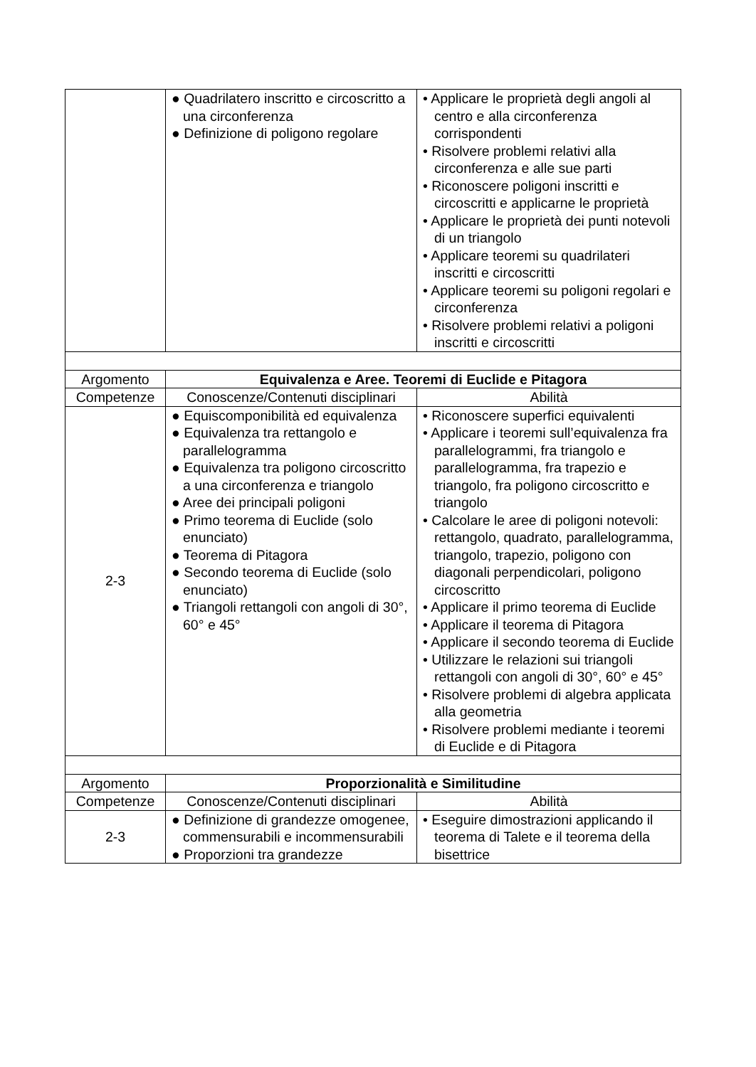| | ● Quadrilatero inscritto e circoscritto a una circonferenza ● Definizione di poligono regolare | • Applicare le proprietà degli angoli al centro e alla circonferenza corrispondenti • Risolvere problemi relativi alla circonferenza e alle sue parti • Riconoscere poligoni inscritti e circoscritti e applicarne le proprietà • Applicare le proprietà dei punti notevoli di un triangolo • Applicare teoremi su quadrilateri inscritti e circoscritti • Applicare teoremi su poligoni regolari e circonferenza • Risolvere problemi relativi a poligoni inscritti e circoscritti |
| Argomento | Equivalenza e Aree. Teoremi di Euclide e Pitagora | |
| Competenze | Conoscenze/Contenuti disciplinari | Abilità |
| 2-3 | ● Equiscomponibilità ed equivalenza ● Equivalenza tra rettangolo e parallelogramma ● Equivalenza tra poligono circoscritto a una circonferenza e triangolo ● Aree dei principali poligoni ● Primo teorema di Euclide (solo enunciato) ● Teorema di Pitagora ● Secondo teorema di Euclide (solo enunciato) ● Triangoli rettangoli con angoli di 30°, 60° e 45° | • Riconoscere superfici equivalenti • Applicare i teoremi sull’equivalenza fra parallelogrammi, fra triangolo e parallelogramma, fra trapezio e triangolo, fra poligono circoscritto e triangolo • Calcolare le aree di poligoni notevoli: rettangolo, quadrato, parallelogramma, triangolo, trapezio, poligono con diagonali perpendicolari, poligono circoscritto • Applicare il primo teorema di Euclide • Applicare il teorema di Pitagora • Applicare il secondo teorema di Euclide • Utilizzare le relazioni sui triangoli rettangoli con angoli di 30°, 60° e 45° • Risolvere problemi di algebra applicata alla geometria • Risolvere problemi mediante i teoremi di Euclide e di Pitagora |
| Argomento | Proporzionalità e Similitudine | |
| Competenze | Conoscenze/Contenuti disciplinari | Abilità |
| 2-3 | ● Definizione di grandezze omogenee, commensurabili e incommensurabili ● Proporzioni tra grandezze | • Eseguire dimostrazioni applicando il teorema di Talete e il teorema della bisettrice |